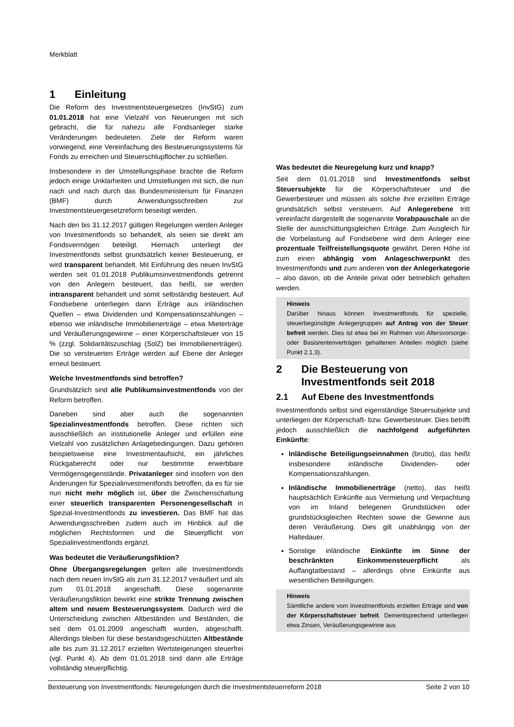Merkblatt
1 Einleitung
Die Reform des Investmentsteuergesetzes (InvStG) zum 01.01.2018 hat eine Vielzahl von Neuerungen mit sich gebracht, die für nahezu alle Fondsanleger starke Veränderungen bedeuteten. Ziele der Reform waren vorwiegend, eine Vereinfachung des Besteuerungssystems für Fonds zu erreichen und Steuerschlupflöcher zu schließen.
Insbesondere in der Umstellungsphase brachte die Reform jedoch einige Unklarheiten und Umstellungen mit sich, die nun nach und nach durch das Bundesministerium für Finanzen (BMF) durch Anwendungsschreiben zur Investmentsteuergesetzreform beseitigt werden.
Nach den bis 31.12.2017 gültigen Regelungen werden Anleger von Investmentfonds so behandelt, als seien sie direkt am Fondsvermögen beteiligt. Hiernach unterliegt der Investmentfonds selbst grundsätzlich keiner Besteuerung, er wird transparent behandelt. Mit Einführung des neuen InvStG werden seit 01.01.2018 Publikumsinvestmentfonds getrennt von den Anlegern besteuert, das heißt, sie werden intransparent behandelt und somit selbständig besteuert. Auf Fondsebene unterliegen dann Erträge aus inländischen Quellen – etwa Dividenden und Kompensationszahlungen – ebenso wie inländische Immobilienerträge – etwa Mieterträge und Veräußerungsgewinne – einer Körperschaftsteuer von 15 % (zzgl. Solidaritätszuschlag (SolZ) bei Immobilienerträgen). Die so versteuerten Erträge werden auf Ebene der Anleger erneut besteuert.
Welche Investmentfonds sind betroffen?
Grundsätzlich sind alle Publikumsinvestmentfonds von der Reform betroffen.
Daneben sind aber auch die sogenannten Spezialinvestmentfonds betroffen. Diese richten sich ausschließlich an institutionelle Anleger und erfüllen eine Vielzahl von zusätzlichen Anlagebedingungen. Dazu gehören beispielsweise eine Investmentaufsicht, ein jährliches Rückgaberecht oder nur bestimmte erwerbbare Vermögensgegenstände. Privatanleger sind insofern von den Änderungen für Spezialinvestmentfonds betroffen, da es für sie nun nicht mehr möglich ist, über die Zwischenschaltung einer steuerlich transparenten Personengesellschaft in Spezial-Investmentfonds zu investieren. Das BMF hat das Anwendungsschreiben zudem auch im Hinblick auf die möglichen Rechtsformen und die Steuerpflicht von Spezialinvestmentfonds ergänzt.
Was bedeutet die Veräußerungsfiktion?
Ohne Übergangsregelungen gelten alle Investmentfonds nach dem neuen InvStG als zum 31.12.2017 veräußert und als zum 01.01.2018 angeschafft. Diese sogenannte Veräußerungsfiktion bewirkt eine strikte Trennung zwischen altem und neuem Besteuerungssystem. Dadurch wird die Unterscheidung zwischen Altbeständen und Beständen, die seit dem 01.01.2009 angeschafft wurden, abgeschafft. Allerdings bleiben für diese bestandsgeschützten Altbestände alle bis zum 31.12.2017 erzielten Wertsteigerungen steuerfrei (vgl. Punkt 4). Ab dem 01.01.2018 sind dann alle Erträge vollständig steuerpflichtig.
Was bedeutet die Neuregelung kurz und knapp?
Seit dem 01.01.2018 sind Investmentfonds selbst Steuersubjekte für die Körperschaftsteuer und die Gewerbesteuer und müssen als solche ihre erzielten Erträge grundsätzlich selbst versteuern. Auf Anlegerebene tritt vereinfacht dargestellt die sogenannte Vorabpauschale an die Stelle der ausschüttungsgleichen Erträge. Zum Ausgleich für die Vorbelastung auf Fondsebene wird dem Anleger eine prozentuale Teilfreistellungsquote gewährt. Deren Höhe ist zum einen abhängig vom Anlageschwerpunkt des Investmentfonds und zum anderen von der Anlegerkategorie – also davon, ob die Anteile privat oder betrieblich gehalten werden.
Hinweis
Darüber hinaus können Investmentfonds für spezielle, steuerbegünstigte Anlegergruppen auf Antrag von der Steuer befreit werden. Dies ist etwa bei im Rahmen von Altersvorsorge- oder Basisrentenverträgen gehaltenen Anteilen möglich (siehe Punkt 2.1.3).
2 Die Besteuerung von
Investmentfonds seit 2018
2.1 Auf Ebene des Investmentfonds
Investmentfonds selbst sind eigenständige Steuersubjekte und unterliegen der Körperschaft- bzw. Gewerbesteuer. Dies betrifft jedoch ausschließlich die nachfolgend aufgeführten Einkünfte:
Inländische Beteiligungseinnahmen (brutto), das heißt insbesondere inländische Dividenden- oder Kompensationszahlungen.
Inländische Immobilienerträge (netto), das heißt hauptsächlich Einkünfte aus Vermietung und Verpachtung von im Inland belegenen Grundstücken oder grundstücksgleichen Rechten sowie die Gewinne aus deren Veräußerung. Dies gilt unabhängig von der Haltedauer.
Sonstige inländische Einkünfte im Sinne der beschränkten Einkommensteuerpflicht als Auffangtatbestand – allerdings ohne Einkünfte aus wesentlichen Beteiligungen.
Hinweis
Sämtliche andere vom Investmentfonds erzielten Erträge sind von der Körperschaftsteuer befreit. Dementsprechend unterliegen etwa Zinsen, Veräußerungsgewinne aus
Besteuerung von Investmentfonds: Neuregelungen durch die Investmentsteuerreform 2018 Seite 2 von 10